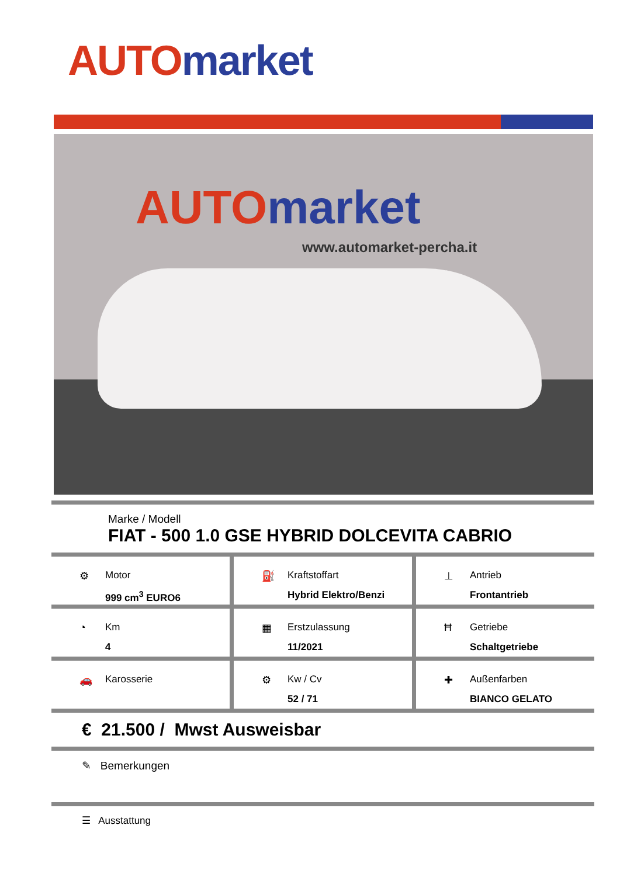AUTO market
AUTO market
www.automarket-percha.it
Marke / Modell
FIAT - 500 1.0 GSE HYBRID DOLCEVITA CABRIO
⚙ Motor
999 cm<sup>3</sup> EURO6
⛽ Kraftstoffart
Hybrid Elektro/Benzi
⊥ Antrieb
Frontantrieb
◔ Km
4
▦ Erstzulassung
11/2021
Ħ Getriebe
Schaltgetriebe
🚗 Karosserie ⚙ Kw / Cv
52 / 71
✚ Außenfarben
BIANCO GELATO
€ 21.500 / Mwst Ausweisbar
✎ Bemerkungen
☰ Ausstattung